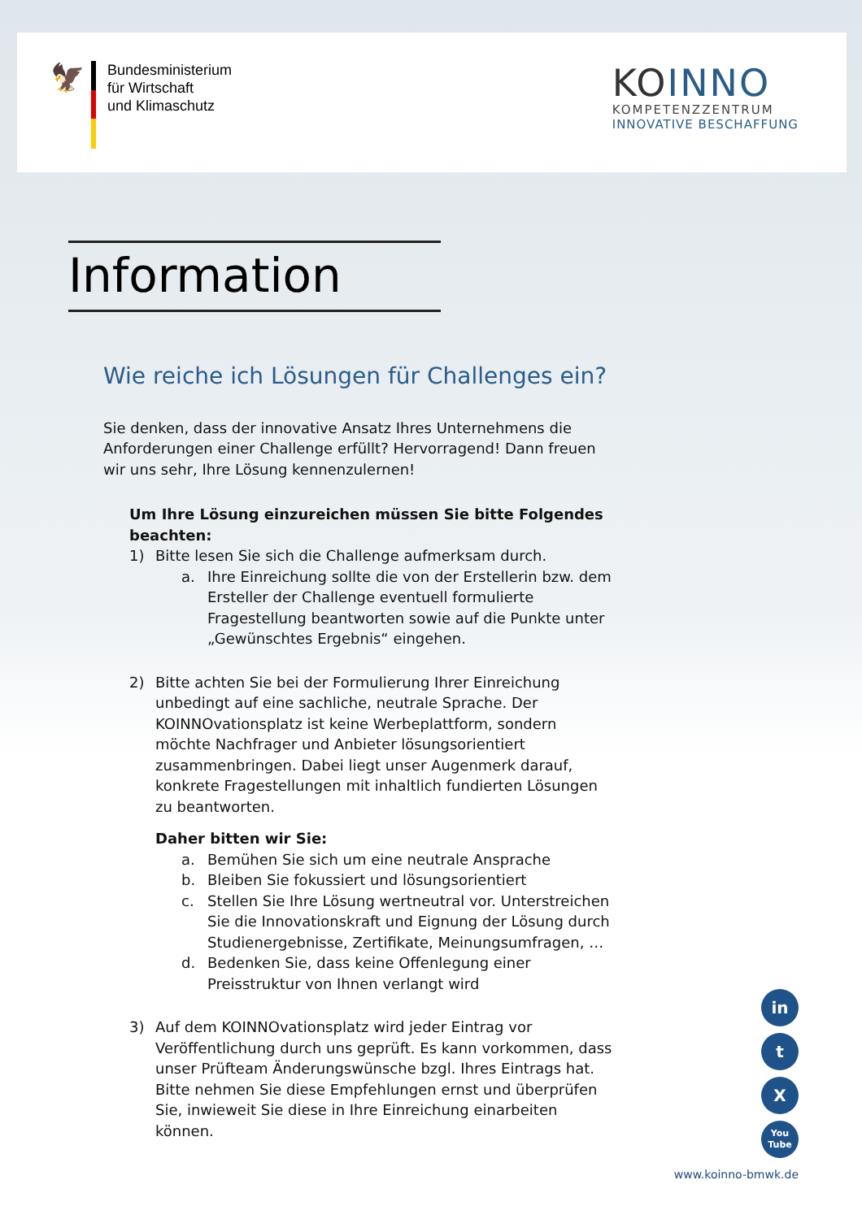🦅
Bundesministerium
für Wirtschaft
und Klimaschutz
KOINNO
KOMPETENZZENTRUM
INNOVATIVE BESCHAFFUNG
Information
Wie reiche ich Lösungen für Challenges ein?
Sie denken, dass der innovative Ansatz Ihres Unternehmens die Anforderungen einer Challenge erfüllt? Hervorragend! Dann freuen wir uns sehr, Ihre Lösung kennenzulernen!
Um Ihre Lösung einzureichen müssen Sie bitte Folgendes beachten:
1) Bitte lesen Sie sich die Challenge aufmerksam durch.
a. Ihre Einreichung sollte die von der Erstellerin bzw. dem Ersteller der Challenge eventuell formulierte Fragestellung beantworten sowie auf die Punkte unter „Gewünschtes Ergebnis“ eingehen.
2) Bitte achten Sie bei der Formulierung Ihrer Einreichung unbedingt auf eine sachliche, neutrale Sprache. Der KOINNOvationsplatz ist keine Werbeplattform, sondern möchte Nachfrager und Anbieter lösungsorientiert zusammenbringen. Dabei liegt unser Augenmerk darauf, konkrete Fragestellungen mit inhaltlich fundierten Lösungen zu beantworten.
Daher bitten wir Sie:
a. Bemühen Sie sich um eine neutrale Ansprache
b. Bleiben Sie fokussiert und lösungsorientiert
c. Stellen Sie Ihre Lösung wertneutral vor. Unterstreichen Sie die Innovationskraft und Eignung der Lösung durch Studienergebnisse, Zertifikate, Meinungsumfragen, …
d. Bedenken Sie, dass keine Offenlegung einer Preisstruktur von Ihnen verlangt wird
3) Auf dem KOINNOvationsplatz wird jeder Eintrag vor Veröffentlichung durch uns geprüft. Es kann vorkommen, dass unser Prüfteam Änderungswünsche bzgl. Ihres Eintrags hat. Bitte nehmen Sie diese Empfehlungen ernst und überprüfen Sie, inwieweit Sie diese in Ihre Einreichung einarbeiten können.
in
t
X
You
Tube
www.koinno-bmwk.de